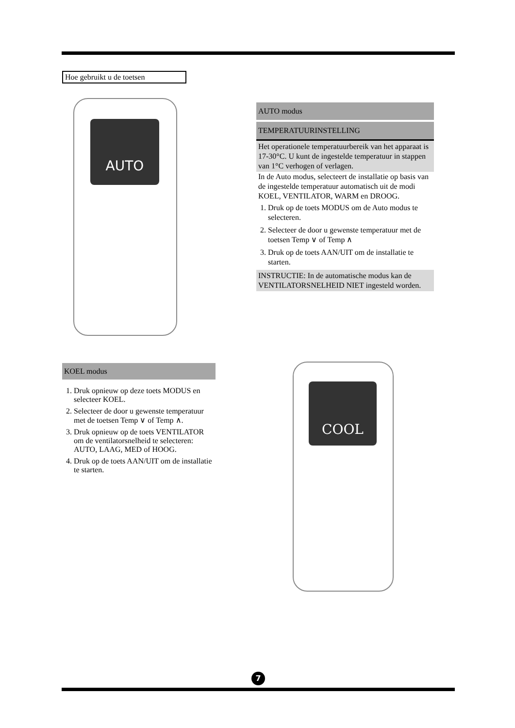Hoe gebruikt u de toetsen
AUTO
AUTO modus
TEMPERATUURINSTELLING
Het operationele temperatuurbereik van het apparaat is 17-30°C. U kunt de ingestelde temperatuur in stappen van 1°C verhogen of verlagen.
In de Auto modus, selecteert de installatie op basis van de ingestelde temperatuur automatisch uit de modi KOEL, VENTILATOR, WARM en DROOG.
1. Druk op de toets MODUS om de Auto modus te selecteren.
2. Selecteer de door u gewenste temperatuur met de toetsen Temp ∨ of Temp ∧
3. Druk op de toets AAN/UIT om de installatie te starten.
INSTRUCTIE: In de automatische modus kan de VENTILATORSNELHEID NIET ingesteld worden.
KOEL modus
1. Druk opnieuw op deze toets MODUS en selecteer KOEL.
2. Selecteer de door u gewenste temperatuur met de toetsen Temp ∨ of Temp ∧.
3. Druk opnieuw op de toets VENTILATOR om de ventilatorsnelheid te selecteren: AUTO, LAAG, MED of HOOG.
4. Druk op de toets AAN/UIT om de installatie te starten.
COOL
7